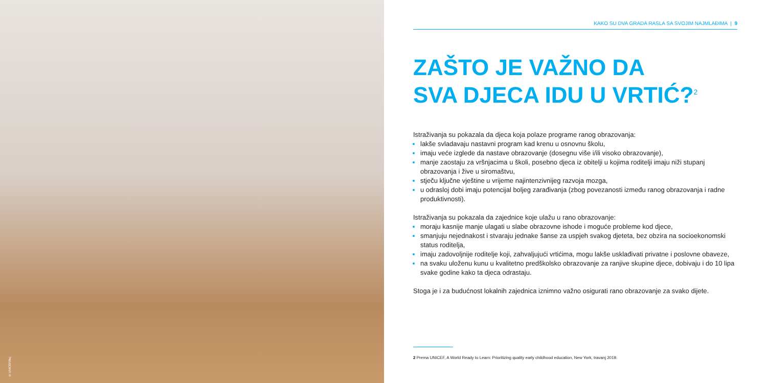© UNICEF/Ilej
KAKO SU DVA GRADA RASLA SA SVOJIM NAJMLAĐIMA | 9
ZAŠTO JE VAŽNO DA
SVA DJECA IDU U VRTIĆ?<sup>2</sup>
Istraživanja su pokazala da djeca koja polaze programe ranog obrazovanja:
lakše svladavaju nastavni program kad krenu u osnovnu školu,
imaju veće izglede da nastave obrazovanje (dosegnu više i/ili visoko obrazovanje),
manje zaostaju za vršnjacima u školi, posebno djeca iz obitelji u kojima roditelji imaju niži stupanj obrazovanja i žive u siromaštvu,
stječu ključne vještine u vrijeme najintenzivnijeg razvoja mozga,
u odrasloj dobi imaju potencijal boljeg zarađivanja (zbog povezanosti između ranog obrazovanja i radne produktivnosti).
Istraživanja su pokazala da zajednice koje ulažu u rano obrazovanje:
moraju kasnije manje ulagati u slabe obrazovne ishode i moguće probleme kod djece,
smanjuju nejednakost i stvaraju jednake šanse za uspjeh svakog djeteta, bez obzira na socioekonomski status roditelja,
imaju zadovoljnije roditelje koji, zahvaljujući vrtićima, mogu lakše usklađivati privatne i poslovne obaveze,
na svaku uloženu kunu u kvalitetno predškolsko obrazovanje za ranjive skupine djece, dobivaju i do 10 lipa svake godine kako ta djeca odrastaju.
Stoga je i za budućnost lokalnih zajednica iznimno važno osigurati rano obrazovanje za svako dijete.
2 Prema UNICEF, A World Ready to Learn: Prioritizing quality early childhood education, New York, travanj 2019.